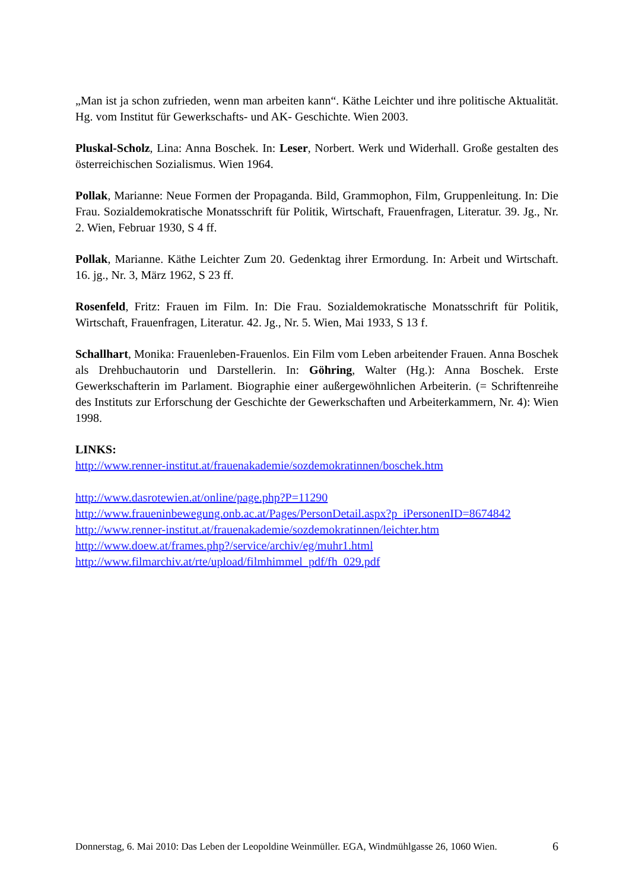„Man ist ja schon zufrieden, wenn man arbeiten kann“. Käthe Leichter und ihre politische Aktualität. Hg. vom Institut für Gewerkschafts- und AK- Geschichte. Wien 2003.
Pluskal-Scholz, Lina: Anna Boschek. In: Leser, Norbert. Werk und Widerhall. Große gestalten des österreichischen Sozialismus. Wien 1964.
Pollak, Marianne: Neue Formen der Propaganda. Bild, Grammophon, Film, Gruppenleitung. In: Die Frau. Sozialdemokratische Monatsschrift für Politik, Wirtschaft, Frauenfragen, Literatur. 39. Jg., Nr. 2. Wien, Februar 1930, S 4 ff.
Pollak, Marianne. Käthe Leichter Zum 20. Gedenktag ihrer Ermordung. In: Arbeit und Wirtschaft. 16. jg., Nr. 3, März 1962, S 23 ff.
Rosenfeld, Fritz: Frauen im Film. In: Die Frau. Sozialdemokratische Monatsschrift für Politik, Wirtschaft, Frauenfragen, Literatur. 42. Jg., Nr. 5. Wien, Mai 1933, S 13 f.
Schallhart, Monika: Frauenleben-Frauenlos. Ein Film vom Leben arbeitender Frauen. Anna Boschek als Drehbuchautorin und Darstellerin. In: Göhring, Walter (Hg.): Anna Boschek. Erste Gewerkschafterin im Parlament. Biographie einer außergewöhnlichen Arbeiterin. (= Schriftenreihe des Instituts zur Erforschung der Geschichte der Gewerkschaften und Arbeiterkammern, Nr. 4): Wien 1998.
LINKS:
http://www.renner-institut.at/frauenakademie/sozdemokratinnen/boschek.htm
http://www.dasrotewien.at/online/page.php?P=11290
http://www.fraueninbewegung.onb.ac.at/Pages/PersonDetail.aspx?p_iPersonenID=8674842
http://www.renner-institut.at/frauenakademie/sozdemokratinnen/leichter.htm
http://www.doew.at/frames.php?/service/archiv/eg/muhr1.html
http://www.filmarchiv.at/rte/upload/filmhimmel_pdf/fh_029.pdf
Donnerstag, 6. Mai 2010: Das Leben der Leopoldine Weinmüller. EGA, Windmühlgasse 26, 1060 Wien. 6